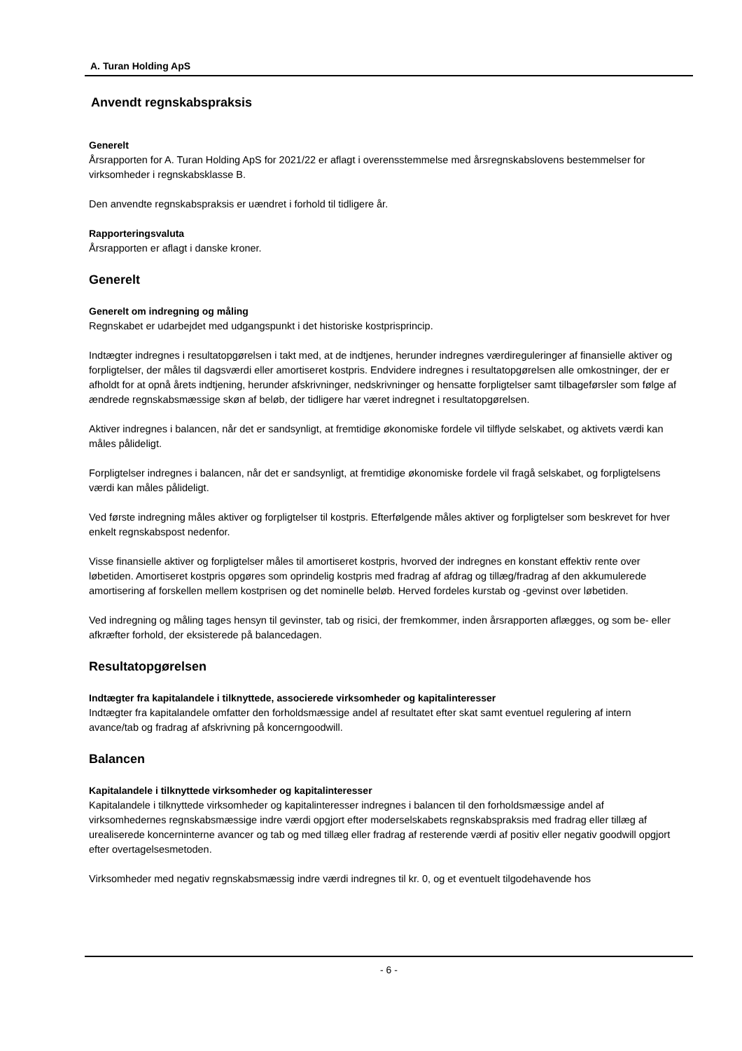A. Turan Holding ApS
Anvendt regnskabspraksis
Generelt
Årsrapporten for A. Turan Holding ApS for 2021/22 er aflagt i overensstemmelse med årsregnskabslovens bestemmelser for virksomheder i regnskabsklasse B.
Den anvendte regnskabspraksis er uændret i forhold til tidligere år.
Rapporteringsvaluta
Årsrapporten er aflagt i danske kroner.
Generelt
Generelt om indregning og måling
Regnskabet er udarbejdet med udgangspunkt i det historiske kostprisprincip.
Indtægter indregnes i resultatopgørelsen i takt med, at de indtjenes, herunder indregnes værdireguleringer af finansielle aktiver og forpligtelser, der måles til dagsværdi eller amortiseret kostpris. Endvidere indregnes i resultatopgørelsen alle omkostninger, der er afholdt for at opnå årets indtjening, herunder afskrivninger, nedskrivninger og hensatte forpligtelser samt tilbageførsler som følge af ændrede regnskabsmæssige skøn af beløb, der tidligere har været indregnet i resultatopgørelsen.
Aktiver indregnes i balancen, når det er sandsynligt, at fremtidige økonomiske fordele vil tilflyde selskabet, og aktivets værdi kan måles pålideligt.
Forpligtelser indregnes i balancen, når det er sandsynligt, at fremtidige økonomiske fordele vil fragå selskabet, og forpligtelsens værdi kan måles pålideligt.
Ved første indregning måles aktiver og forpligtelser til kostpris. Efterfølgende måles aktiver og forpligtelser som beskrevet for hver enkelt regnskabspost nedenfor.
Visse finansielle aktiver og forpligtelser måles til amortiseret kostpris, hvorved der indregnes en konstant effektiv rente over løbetiden. Amortiseret kostpris opgøres som oprindelig kostpris med fradrag af afdrag og tillæg/fradrag af den akkumulerede amortisering af forskellen mellem kostprisen og det nominelle beløb. Herved fordeles kurstab og -gevinst over løbetiden.
Ved indregning og måling tages hensyn til gevinster, tab og risici, der fremkommer, inden årsrapporten aflægges, og som be- eller afkræfter forhold, der eksisterede på balancedagen.
Resultatopgørelsen
Indtægter fra kapitalandele i tilknyttede, associerede virksomheder og kapitalinteresser
Indtægter fra kapitalandele omfatter den forholdsmæssige andel af resultatet efter skat samt eventuel regulering af intern avance/tab og fradrag af afskrivning på koncerngoodwill.
Balancen
Kapitalandele i tilknyttede virksomheder og kapitalinteresser
Kapitalandele i tilknyttede virksomheder og kapitalinteresser indregnes i balancen til den forholdsmæssige andel af virksomhedernes regnskabsmæssige indre værdi opgjort efter moderselskabets regnskabspraksis med fradrag eller tillæg af urealiserede koncerninterne avancer og tab og med tillæg eller fradrag af resterende værdi af positiv eller negativ goodwill opgjort efter overtagelsesmetoden.
Virksomheder med negativ regnskabsmæssig indre værdi indregnes til kr. 0, og et eventuelt tilgodehavende hos
- 6 -